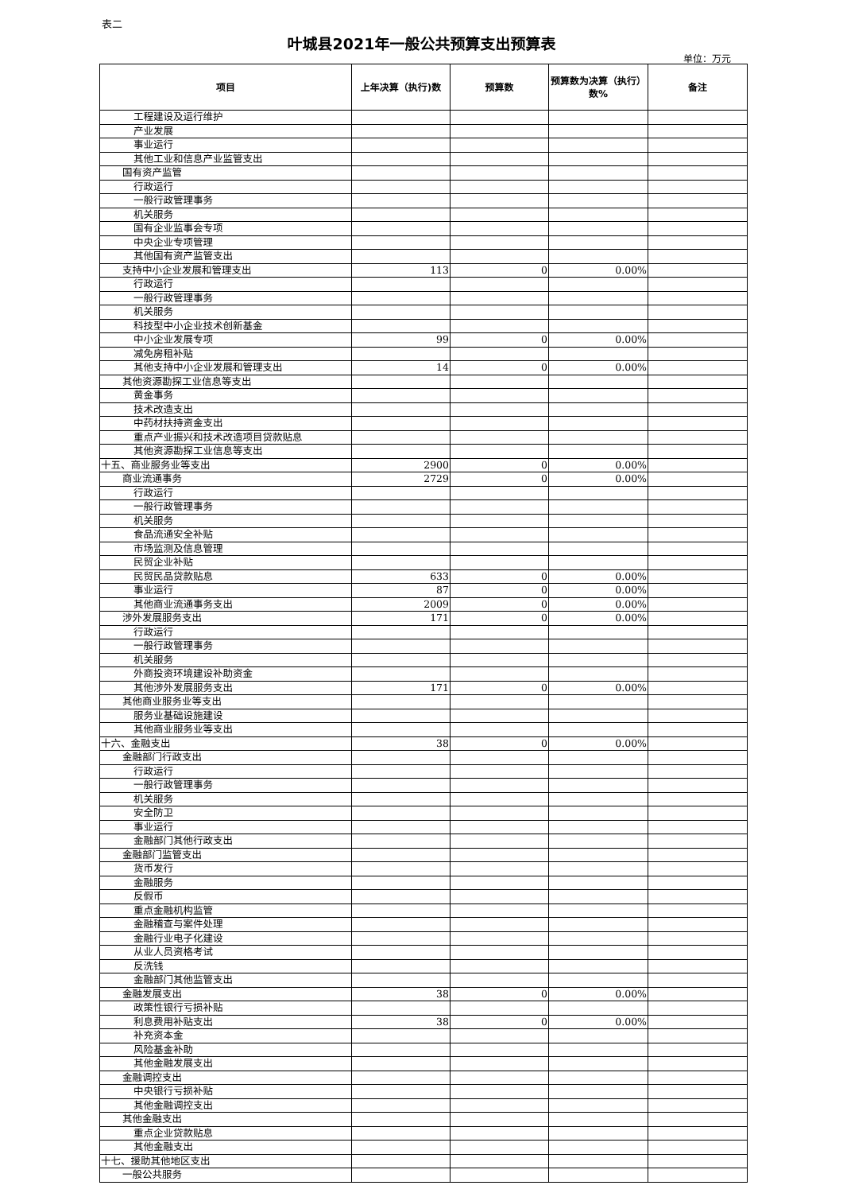表二
叶城县2021年一般公共预算支出预算表
单位：万元
| 项目 | 上年决算（执行)数 | 预算数 | 预算数为决算（执行）数% | 备注 |
| --- | --- | --- | --- | --- |
| 工程建设及运行维护 | | | | |
| 产业发展 | | | | |
| 事业运行 | | | | |
| 其他工业和信息产业监管支出 | | | | |
| 国有资产监管 | | | | |
| 行政运行 | | | | |
| 一般行政管理事务 | | | | |
| 机关服务 | | | | |
| 国有企业监事会专项 | | | | |
| 中央企业专项管理 | | | | |
| 其他国有资产监管支出 | | | | |
| 支持中小企业发展和管理支出 | 113 | 0 | 0.00% | |
| 行政运行 | | | | |
| 一般行政管理事务 | | | | |
| 机关服务 | | | | |
| 科技型中小企业技术创新基金 | | | | |
| 中小企业发展专项 | 99 | 0 | 0.00% | |
| 减免房租补贴 | | | | |
| 其他支持中小企业发展和管理支出 | 14 | 0 | 0.00% | |
| 其他资源勘探工业信息等支出 | | | | |
| 黄金事务 | | | | |
| 技术改造支出 | | | | |
| 中药材扶持资金支出 | | | | |
| 重点产业振兴和技术改造项目贷款贴息 | | | | |
| 其他资源勘探工业信息等支出 | | | | |
| 十五、商业服务业等支出 | 2900 | 0 | 0.00% | |
| 商业流通事务 | 2729 | 0 | 0.00% | |
| 行政运行 | | | | |
| 一般行政管理事务 | | | | |
| 机关服务 | | | | |
| 食品流通安全补贴 | | | | |
| 市场监测及信息管理 | | | | |
| 民贸企业补贴 | | | | |
| 民贸民品贷款贴息 | 633 | 0 | 0.00% | |
| 事业运行 | 87 | 0 | 0.00% | |
| 其他商业流通事务支出 | 2009 | 0 | 0.00% | |
| 涉外发展服务支出 | 171 | 0 | 0.00% | |
| 行政运行 | | | | |
| 一般行政管理事务 | | | | |
| 机关服务 | | | | |
| 外商投资环境建设补助资金 | | | | |
| 其他涉外发展服务支出 | 171 | 0 | 0.00% | |
| 其他商业服务业等支出 | | | | |
| 服务业基础设施建设 | | | | |
| 其他商业服务业等支出 | | | | |
| 十六、金融支出 | 38 | 0 | 0.00% | |
| 金融部门行政支出 | | | | |
| 行政运行 | | | | |
| 一般行政管理事务 | | | | |
| 机关服务 | | | | |
| 安全防卫 | | | | |
| 事业运行 | | | | |
| 金融部门其他行政支出 | | | | |
| 金融部门监管支出 | | | | |
| 货币发行 | | | | |
| 金融服务 | | | | |
| 反假币 | | | | |
| 重点金融机构监管 | | | | |
| 金融稽查与案件处理 | | | | |
| 金融行业电子化建设 | | | | |
| 从业人员资格考试 | | | | |
| 反洗钱 | | | | |
| 金融部门其他监管支出 | | | | |
| 金融发展支出 | 38 | 0 | 0.00% | |
| 政策性银行亏损补贴 | | | | |
| 利息费用补贴支出 | 38 | 0 | 0.00% | |
| 补充资本金 | | | | |
| 风险基金补助 | | | | |
| 其他金融发展支出 | | | | |
| 金融调控支出 | | | | |
| 中央银行亏损补贴 | | | | |
| 其他金融调控支出 | | | | |
| 其他金融支出 | | | | |
| 重点企业贷款贴息 | | | | |
| 其他金融支出 | | | | |
| 十七、援助其他地区支出 | | | | |
| 一般公共服务 | | | | |